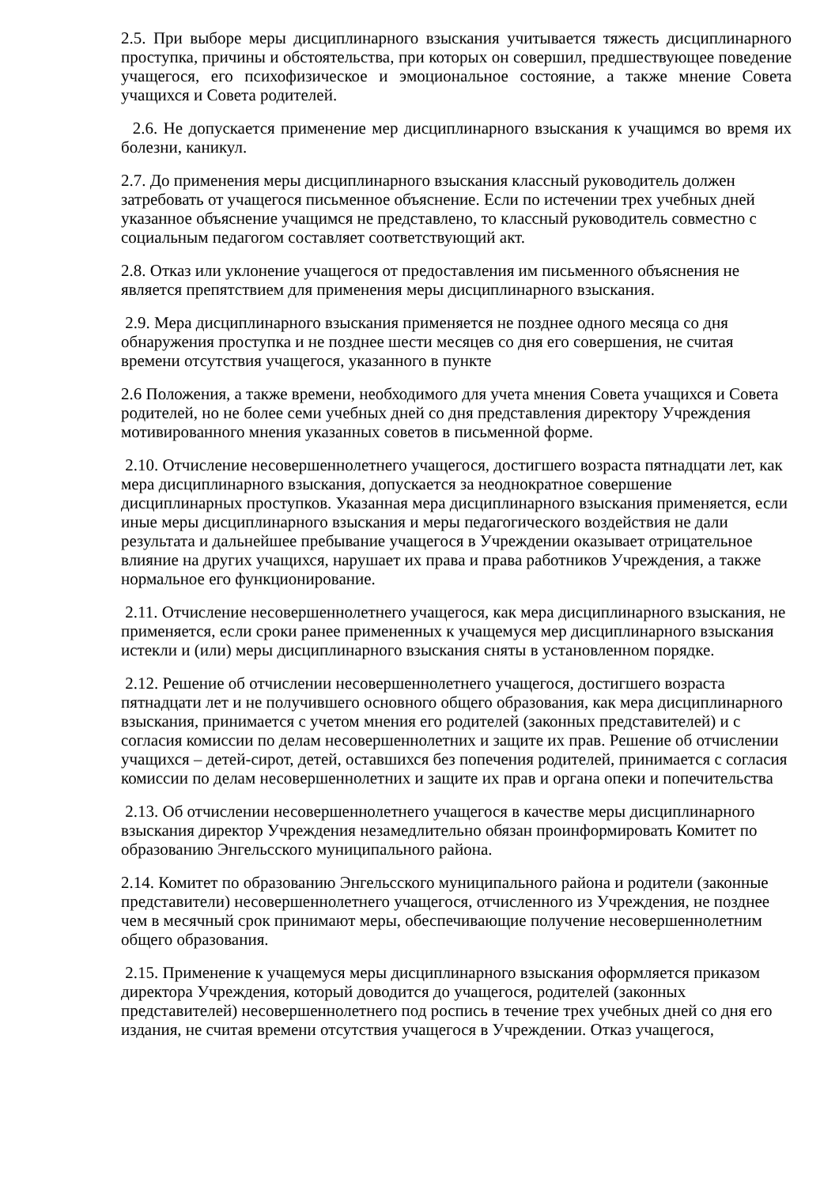2.5. При выборе меры дисциплинарного взыскания учитывается тяжесть дисциплинарного проступка, причины и обстоятельства, при которых он совершил, предшествующее поведение учащегося, его психофизическое и эмоциональное состояние, а также мнение Совета учащихся и Совета родителей.
2.6. Не допускается применение мер дисциплинарного взыскания к учащимся во время их болезни, каникул.
2.7. До применения меры дисциплинарного взыскания классный руководитель должен затребовать от учащегося письменное объяснение. Если по истечении трех учебных дней указанное объяснение учащимся не представлено, то классный руководитель совместно с социальным педагогом составляет соответствующий акт.
2.8. Отказ или уклонение учащегося от предоставления им письменного объяснения не является препятствием для применения меры дисциплинарного взыскания.
2.9. Мера дисциплинарного взыскания применяется не позднее одного месяца со дня обнаружения проступка и не позднее шести месяцев со дня его совершения, не считая времени отсутствия учащегося, указанного в пункте
2.6 Положения, а также времени, необходимого для учета мнения Совета учащихся и Совета родителей, но не более семи учебных дней со дня представления директору Учреждения мотивированного мнения указанных советов в письменной форме.
2.10. Отчисление несовершеннолетнего учащегося, достигшего возраста пятнадцати лет, как мера дисциплинарного взыскания, допускается за неоднократное совершение дисциплинарных проступков. Указанная мера дисциплинарного взыскания применяется, если иные меры дисциплинарного взыскания и меры педагогического воздействия не дали результата и дальнейшее пребывание учащегося в Учреждении оказывает отрицательное влияние на других учащихся, нарушает их права и права работников Учреждения, а также нормальное его функционирование.
2.11. Отчисление несовершеннолетнего учащегося, как мера дисциплинарного взыскания, не применяется, если сроки ранее примененных к учащемуся мер дисциплинарного взыскания истекли и (или) меры дисциплинарного взыскания сняты в установленном порядке.
2.12. Решение об отчислении несовершеннолетнего учащегося, достигшего возраста пятнадцати лет и не получившего основного общего образования, как мера дисциплинарного взыскания, принимается с учетом мнения его родителей (законных представителей) и с согласия комиссии по делам несовершеннолетних и защите их прав. Решение об отчислении учащихся – детей-сирот, детей, оставшихся без попечения родителей, принимается с согласия комиссии по делам несовершеннолетних и защите их прав и органа опеки и попечительства
2.13. Об отчислении несовершеннолетнего учащегося в качестве меры дисциплинарного взыскания директор Учреждения незамедлительно обязан проинформировать Комитет по образованию Энгельсского муниципального района.
2.14. Комитет по образованию Энгельсского муниципального района и родители (законные представители) несовершеннолетнего учащегося, отчисленного из Учреждения, не позднее чем в месячный срок принимают меры, обеспечивающие получение несовершеннолетним общего образования.
2.15. Применение к учащемуся меры дисциплинарного взыскания оформляется приказом директора Учреждения, который доводится до учащегося, родителей (законных представителей) несовершеннолетнего под роспись в течение трех учебных дней со дня его издания, не считая времени отсутствия учащегося в Учреждении. Отказ учащегося,